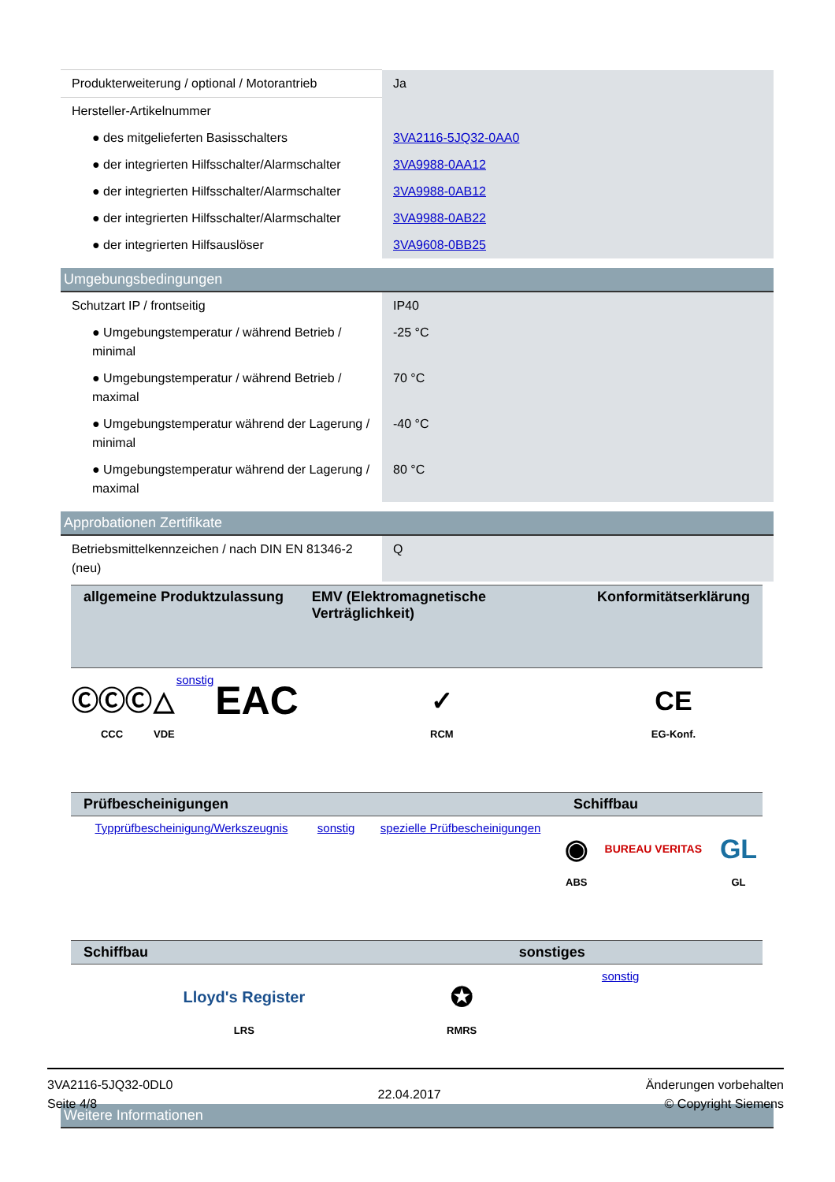| Produkterweiterung / optional / Motorantrieb | Ja |
| Hersteller-Artikelnummer | |
| ● des mitgelieferten Basisschalters | 3VA2116-5JQ32-0AA0 |
| ● der integrierten Hilfsschalter/Alarmschalter | 3VA9988-0AA12 |
| ● der integrierten Hilfsschalter/Alarmschalter | 3VA9988-0AB12 |
| ● der integrierten Hilfsschalter/Alarmschalter | 3VA9988-0AB22 |
| ● der integrierten Hilfsauslöser | 3VA9608-0BB25 |
Umgebungsbedingungen
| Schutzart IP / frontseitig | IP40 |
| ● Umgebungstemperatur / während Betrieb / minimal | -25 °C |
| ● Umgebungstemperatur / während Betrieb / maximal | 70 °C |
| ● Umgebungstemperatur während der Lagerung / minimal | -40 °C |
| ● Umgebungstemperatur während der Lagerung / maximal | 80 °C |
Approbationen Zertifikate
| Betriebsmittelkennzeichen / nach DIN EN 81346-2 (neu) | Q |
| allgemeine Produktzulassung | | | | EMV (Elektromagnetische Verträglichkeit) | Konformitätserklärung |
| --- | --- | --- | --- | --- | --- |
| ⒸⒸⒸ CCC | △ VDE | sonstig | EAC | ✓ RCM | CE EG-Konf. |
| Prüfbescheinigungen | | | Schiffbau | | |
| --- | --- | --- | --- | --- | --- |
| Typprüfbescheinigung/Werkszeugnis | sonstig | spezielle Prüfbescheinigungen | ◉ ABS | BUREAU VERITAS | GL GL |
| Schiffbau | | sonstiges | | | |
| --- | --- | --- | --- | --- | --- |
| Lloyd's Register LRS | ✪ RMRS | sonstig | | | |
Weitere Informationen
3VA2116-5JQ32-0DL0
Seite 4/8
22.04.2017
Änderungen vorbehalten
© Copyright Siemens